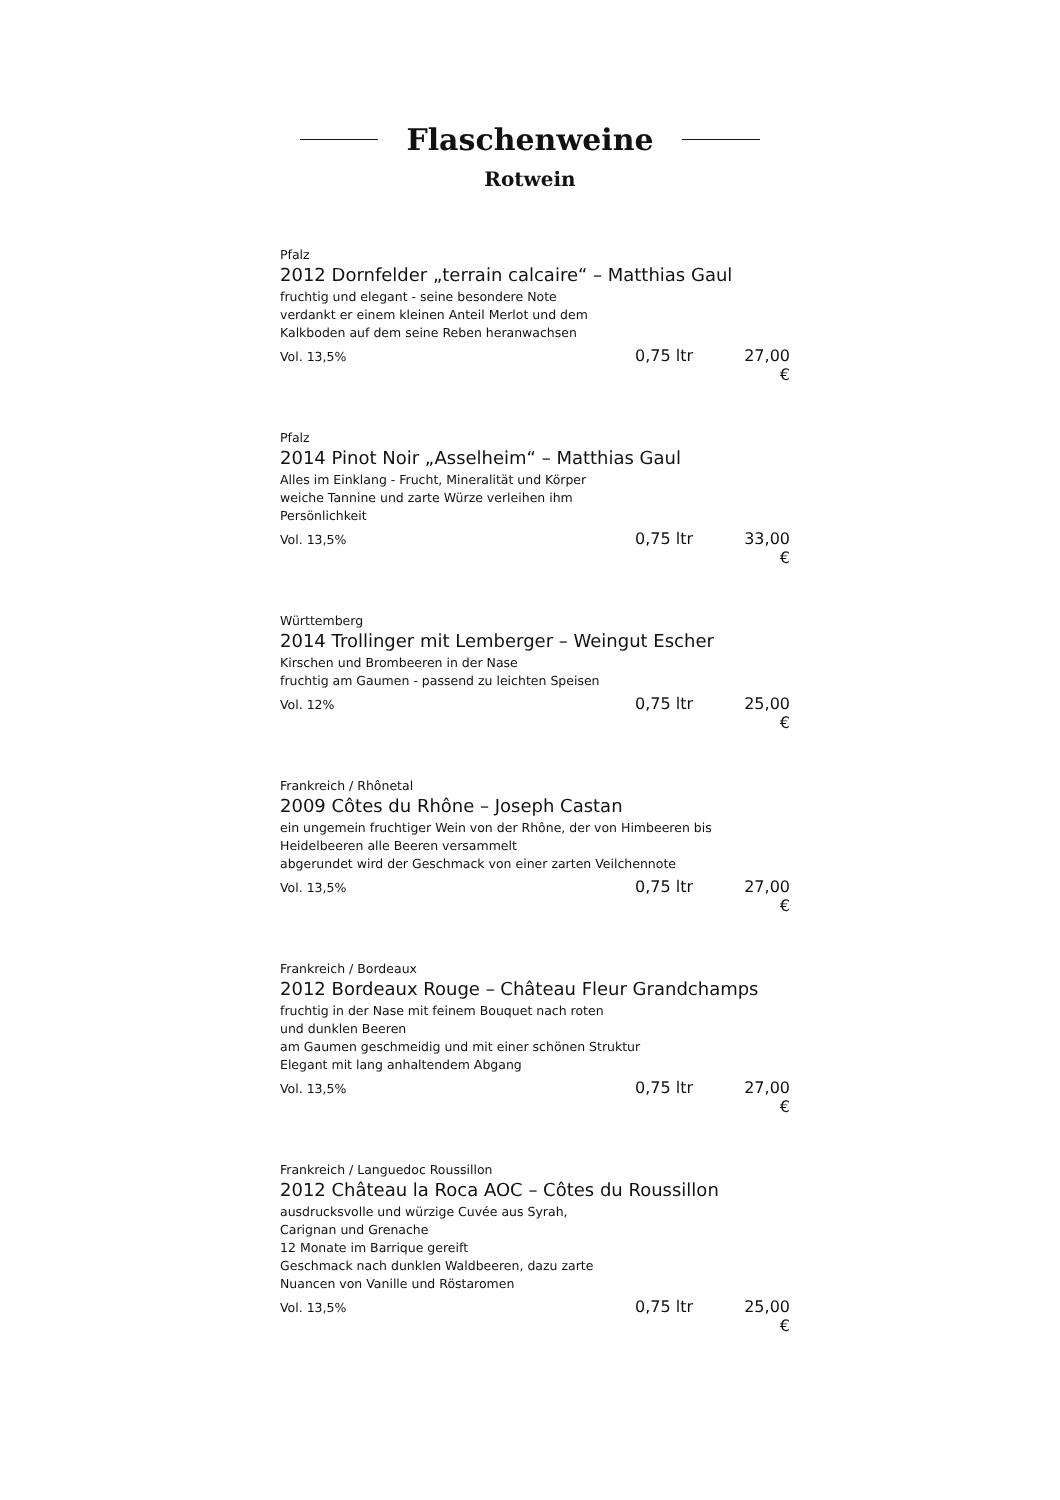Flaschenweine
Rotwein
Pfalz
2012 Dornfelder „terrain calcaire“ – Matthias Gaul
fruchtig und elegant - seine besondere Note
verdankt er einem kleinen Anteil Merlot und dem
Kalkboden auf dem seine Reben heranwachsen
Vol. 13,5% 0,75 ltr 27,00 €
Pfalz
2014 Pinot Noir „Asselheim“ – Matthias Gaul
Alles im Einklang - Frucht, Mineralität und Körper
weiche Tannine und zarte Würze verleihen ihm
Persönlichkeit
Vol. 13,5% 0,75 ltr 33,00 €
Württemberg
2014 Trollinger mit Lemberger – Weingut Escher
Kirschen und Brombeeren in der Nase
fruchtig am Gaumen - passend zu leichten Speisen
Vol. 12% 0,75 ltr 25,00 €
Frankreich / Rhônetal
2009 Côtes du Rhône – Joseph Castan
ein ungemein fruchtiger Wein von der Rhône, der von Himbeeren bis
Heidelbeeren alle Beeren versammelt
abgerundet wird der Geschmack von einer zarten Veilchennote
Vol. 13,5% 0,75 ltr 27,00 €
Frankreich / Bordeaux
2012 Bordeaux Rouge – Château Fleur Grandchamps
fruchtig in der Nase mit feinem Bouquet nach roten
und dunklen Beeren
am Gaumen geschmeidig und mit einer schönen Struktur
Elegant mit lang anhaltendem Abgang
Vol. 13,5% 0,75 ltr 27,00 €
Frankreich / Languedoc Roussillon
2012 Château la Roca AOC – Côtes du Roussillon
ausdrucksvolle und würzige Cuvée aus Syrah,
Carignan und Grenache
12 Monate im Barrique gereift
Geschmack nach dunklen Waldbeeren, dazu zarte
Nuancen von Vanille und Röstaromen
Vol. 13,5% 0,75 ltr 25,00 €